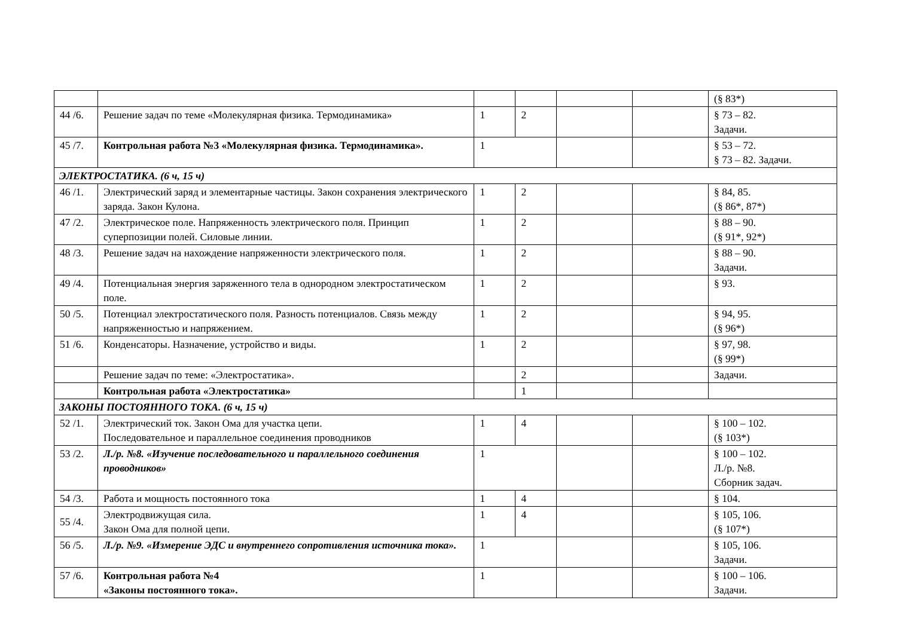| | | | | | | (§ 83*) |
| 44 /6. | Решение задач по теме «Молекулярная физика. Термодинамика» | 1 | 2 | | | § 73 – 82. Задачи. |
| 45 /7. | Контрольная работа №3 «Молекулярная физика. Термодинамика». | 1 | | | | § 53 – 72. § 73 – 82. Задачи. |
| ЭЛЕКТРОСТАТИКА. (6 ч, 15 ч) | | | | | | |
| 46 /1. | Электрический заряд и элементарные частицы. Закон сохранения электрического заряда. Закон Кулона. | 1 | 2 | | | § 84, 85. (§ 86*, 87*) |
| 47 /2. | Электрическое поле. Напряженность электрического поля. Принцип суперпозиции полей. Силовые линии. | 1 | 2 | | | § 88 – 90. (§ 91*, 92*) |
| 48 /3. | Решение задач на нахождение напряженности электрического поля. | 1 | 2 | | | § 88 – 90. Задачи. |
| 49 /4. | Потенциальная энергия заряженного тела в однородном электростатическом поле. | 1 | 2 | | | § 93. |
| 50 /5. | Потенциал электростатического поля. Разность потенциалов. Связь между напряженностью и напряжением. | 1 | 2 | | | § 94, 95. (§ 96*) |
| 51 /6. | Конденсаторы. Назначение, устройство и виды. | 1 | 2 | | | § 97, 98. (§ 99*) |
| | Решение задач по теме: «Электростатика». | | 2 | | | Задачи. |
| | Контрольная работа «Электростатика» | | 1 | | | |
| ЗАКОНЫ ПОСТОЯННОГО ТОКА. (6 ч, 15 ч) | | | | | | |
| 52 /1. | Электрический ток. Закон Ома для участка цепи. Последовательное и параллельное соединения проводников | 1 | 4 | | | § 100 – 102. (§ 103*) |
| 53 /2. | Л./р. №8. «Изучение последовательного и параллельного соединения проводников» | 1 | | | | § 100 – 102. Л./р. №8. Сборник задач. |
| 54 /3. | Работа и мощность постоянного тока | 1 | 4 | | | § 104. |
| 55 /4. | Электродвижущая сила. Закон Ома для полной цепи. | 1 | 4 | | | § 105, 106. (§ 107*) |
| 56 /5. | Л./р. №9. «Измерение ЭДС и внутреннего сопротивления источника тока». | 1 | | | | § 105, 106. Задачи. |
| 57 /6. | Контрольная работа №4 «Законы постоянного тока». | 1 | | | | § 100 – 106. Задачи. |